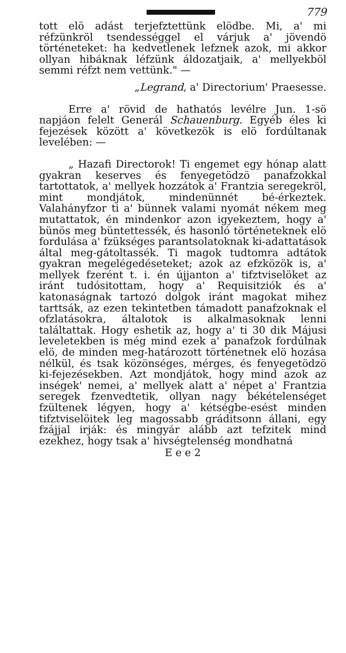779
tott elö adást terjefztettünk elödbe. Mi, a' mi réfzünkröl tsendességgel el várjuk a' jövendö történeteket: ha kedvetlenek lefznek azok, mi akkor ollyan hibáknak léfzünk áldozatjaik, a' mellyekböl semmi réfzt nem vettünk." —
„Legrand, a' Directorium' Praesesse.
Erre a' rövid de hathatós levélre Jun. 1-sö napjáon felelt Generál Schauenburg. Egyéb éles ki fejezések között a' következök is elö fordúltanak levelében: —
„ Hazafi Directorok! Ti engemet egy hónap alatt gyakran keserves és fenyegetödzö panafzokkal tartottatok, a' mellyek hozzátok a' Frantzia seregekröl, mint mondjátok, mindenünnét bé-érkeztek. Valahányfzor ti a' bünnek valami nyomát nékem meg mutattatok, én mindenkor azon igyekeztem, hogy a' bünös meg büntettessék, és hasonló történeteknek elö fordulása a' fzükséges parantsolatoknak ki-adattatások által meg-gátoltassék. Ti magok tudtomra adtátok gyakran megelégedéseteket; azok az efzközök is, a' mellyek fzerént t. i. én újjanton a' tifztviselöket az iránt tudósitottam, hogy a' Requisitziók és a' katonaságnak tartozó dolgok iránt magokat mihez tarttsák, az ezen tekintetben támadott panafzoknak el ofzlatásokra, általotok is alkalmasoknak lenni találtattak. Hogy eshetik az, hogy a' ti 30 dik Májusi leveletekben is még mind ezek a' panafzok fordúlnak elö, de minden meg-határozott történetnek elö hozása nélkül, és tsak közönséges, mérges, és fenyegetödzö ki-fejezésekben. Azt mondjátok, hogy mind azok az inségek' nemei, a' mellyek alatt a' népet a' Frantzia seregek fzenvedtetik, ollyan nagy békételenséget fzültenek légyen, hogy a' kétségbe-esést minden tifztviselöitek leg magossabb gráditsonn állani, egy fzájjal irják: és mingyár alább azt tefzitek mind ezekhez, hogy tsak a' hivségtelenség mondhatná
E e e 2